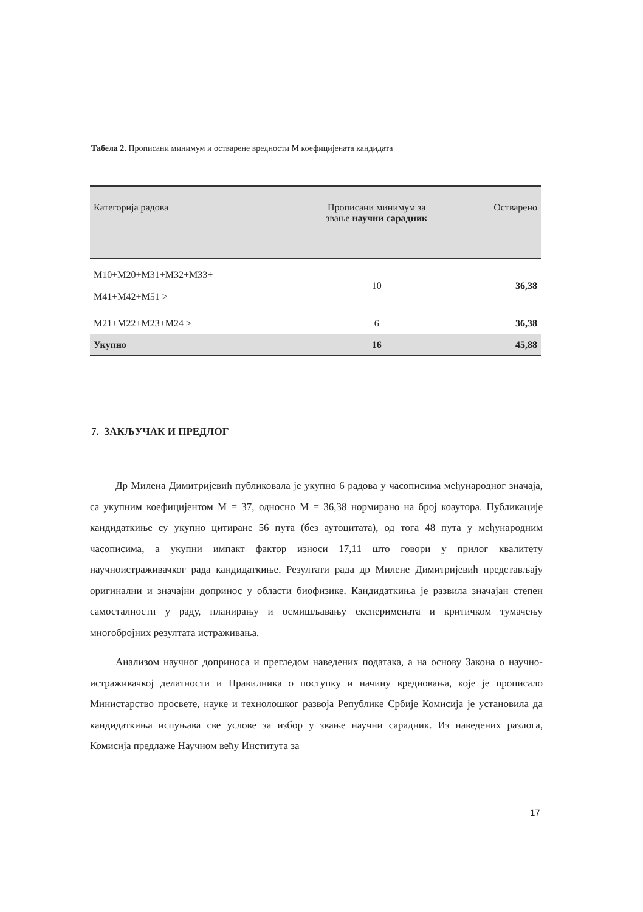Табела 2. Прописани минимум и остварене вредности М коефицијената кандидата
| Категорија радова | Прописани минимум за звање научни сарадник | Остварено |
| --- | --- | --- |
| M10+M20+M31+M32+M33+ M41+M42+M51 > | 10 | 36,38 |
| M21+M22+M23+M24 > | 6 | 36,38 |
| Укупно | 16 | 45,88 |
7. ЗАКЉУЧАК И ПРЕДЛОГ
Др Милена Димитријевић публиковала је укупно 6 радова у часописима међународног значаја, са укупним коефицијентом М = 37, односно М = 36,38 нормирано на број коаутора. Публикације кандидаткиње су укупно цитиране 56 пута (без аутоцитата), од тога 48 пута у међународним часописима, а укупни импакт фактор износи 17,11 што говори у прилог квалитету научноистраживачког рада кандидаткиње. Резултати рада др Милене Димитријевић представљају оригинални и значајни допринос у области биофизике. Кандидаткиња је развила значајан степен самосталности у раду, планирању и осмишљавању експеримената и критичком тумачењу многобројних резултата истраживања.
Анализом научног доприноса и прегледом наведених података, а на основу Закона о научно-истраживачкој делатности и Правилника о поступку и начину вредновања, које је прописало Министарство просвете, науке и технолошког развоја Републике Србије Комисија је установила да кандидаткиња испуњава све услове за избор у звање научни сарадник. Из наведених разлога, Комисија предлаже Научном већу Института за
17